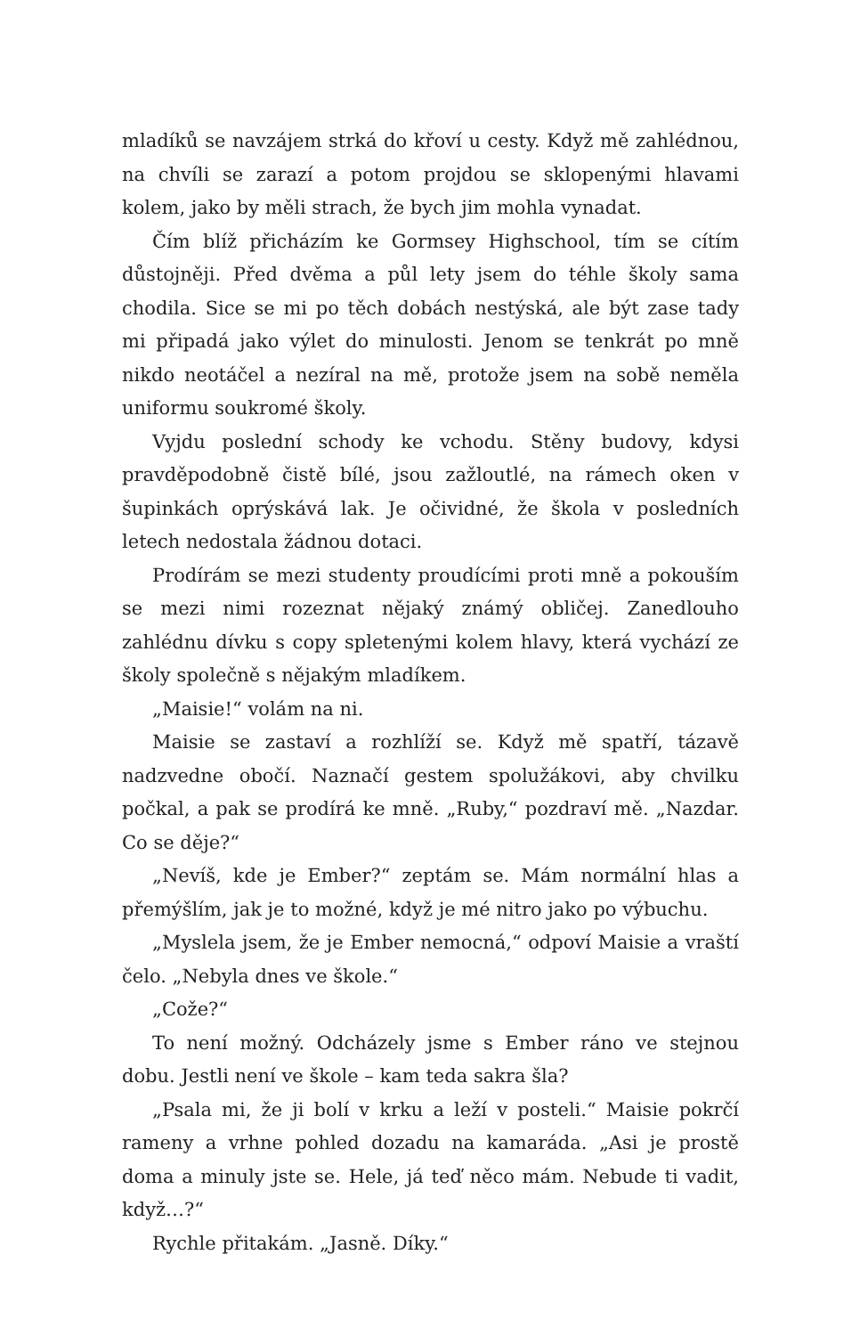mladíků se navzájem strká do křoví u cesty. Když mě zahlédnou, na chvíli se zarazí a potom projdou se sklopenými hlavami kolem, jako by měli strach, že bych jim mohla vynadat.
Čím blíž přicházím ke Gormsey Highschool, tím se cítím důstojněji. Před dvěma a půl lety jsem do téhle školy sama chodila. Sice se mi po těch dobách nestýská, ale být zase tady mi připadá jako výlet do minulosti. Jenom se tenkrát po mně nikdo neotáčel a nezíral na mě, protože jsem na sobě neměla uniformu soukromé školy.
Vyjdu poslední schody ke vchodu. Stěny budovy, kdysi pravděpodobně čistě bílé, jsou zažloutlé, na rámech oken v šupinkách oprýskává lak. Je očividné, že škola v posledních letech nedostala žádnou dotaci.
Prodírám se mezi studenty proudícími proti mně a pokouším se mezi nimi rozeznat nějaký známý obličej. Zanedlouho zahlédnu dívku s copy spletenými kolem hlavy, která vychází ze školy společně s nějakým mladíkem.
„Maisie!“ volám na ni.
Maisie se zastaví a rozhlíží se. Když mě spatří, tázavě nadzvedne obočí. Naznačí gestem spolužákovi, aby chvilku počkal, a pak se prodírá ke mně. „Ruby,“ pozdraví mě. „Nazdar. Co se děje?“
„Nevíš, kde je Ember?“ zeptám se. Mám normální hlas a přemýšlím, jak je to možné, když je mé nitro jako po výbuchu.
„Myslela jsem, že je Ember nemocná,“ odpoví Maisie a vraští čelo. „Nebyla dnes ve škole.“
„Cože?“
To není možný. Odcházely jsme s Ember ráno ve stejnou dobu. Jestli není ve škole – kam teda sakra šla?
„Psala mi, že ji bolí v krku a leží v posteli.“ Maisie pokrčí rameny a vrhne pohled dozadu na kamaráda. „Asi je prostě doma a minuly jste se. Hele, já teď něco mám. Nebude ti vadit, když…?“
Rychle přitakám. „Jasně. Díky.“